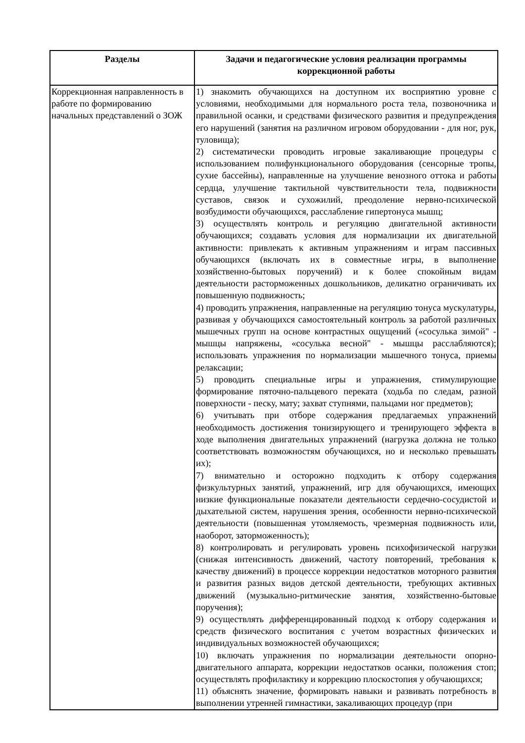| Разделы | Задачи и педагогические условия реализации программы коррекционной работы |
| --- | --- |
| Коррекционная направленность в работе по формированию начальных представлений о ЗОЖ | 1) знакомить обучающихся на доступном их восприятию уровне с условиями, необходимыми для нормального роста тела, позвоночника и правильной осанки, и средствами физического развития и предупреждения его нарушений (занятия на различном игровом оборудовании - для ног, рук, туловища); 2) систематически проводить игровые закаливающие процедуры с использованием полифункционального оборудования (сенсорные тропы, сухие бассейны), направленные на улучшение венозного оттока и работы сердца, улучшение тактильной чувствительности тела, подвижности суставов, связок и сухожилий, преодоление нервно-психической возбудимости обучающихся, расслабление гипертонуса мышц; 3) осуществлять контроль и регуляцию двигательной активности обучающихся; создавать условия для нормализации их двигательной активности: привлекать к активным упражнениям и играм пассивных обучающихся (включать их в совместные игры, в выполнение хозяйственно-бытовых поручений) и к более спокойным видам деятельности расторможенных дошкольников, деликатно ограничивать их повышенную подвижность; 4) проводить упражнения, направленные на регуляцию тонуса мускулатуры, развивая у обучающихся самостоятельный контроль за работой различных мышечных групп на основе контрастных ощущений («сосулька зимой" - мышцы напряжены, «сосулька весной" - мышцы расслабляются); использовать упражнения по нормализации мышечного тонуса, приемы релаксации; 5) проводить специальные игры и упражнения, стимулирующие формирование пяточно-пальцевого переката (ходьба по следам, разной поверхности - песку, мату; захват ступнями, пальцами ног предметов); 6) учитывать при отборе содержания предлагаемых упражнений необходимость достижения тонизирующего и тренирующего эффекта в ходе выполнения двигательных упражнений (нагрузка должна не только соответствовать возможностям обучающихся, но и несколько превышать их); 7) внимательно и осторожно подходить к отбору содержания физкультурных занятий, упражнений, игр для обучающихся, имеющих низкие функциональные показатели деятельности сердечно-сосудистой и дыхательной систем, нарушения зрения, особенности нервно-психической деятельности (повышенная утомляемость, чрезмерная подвижность или, наоборот, заторможенность); 8) контролировать и регулировать уровень психофизической нагрузки (снижая интенсивность движений, частоту повторений, требования к качеству движений) в процессе коррекции недостатков моторного развития и развития разных видов детской деятельности, требующих активных движений (музыкально-ритмические занятия, хозяйственно-бытовые поручения); 9) осуществлять дифференцированный подход к отбору содержания и средств физического воспитания с учетом возрастных физических и индивидуальных возможностей обучающихся; 10) включать упражнения по нормализации деятельности опорно-двигательного аппарата, коррекции недостатков осанки, положения стоп; осуществлять профилактику и коррекцию плоскостопия у обучающихся; 11) объяснять значение, формировать навыки и развивать потребность в выполнении утренней гимнастики, закаливающих процедур (при |